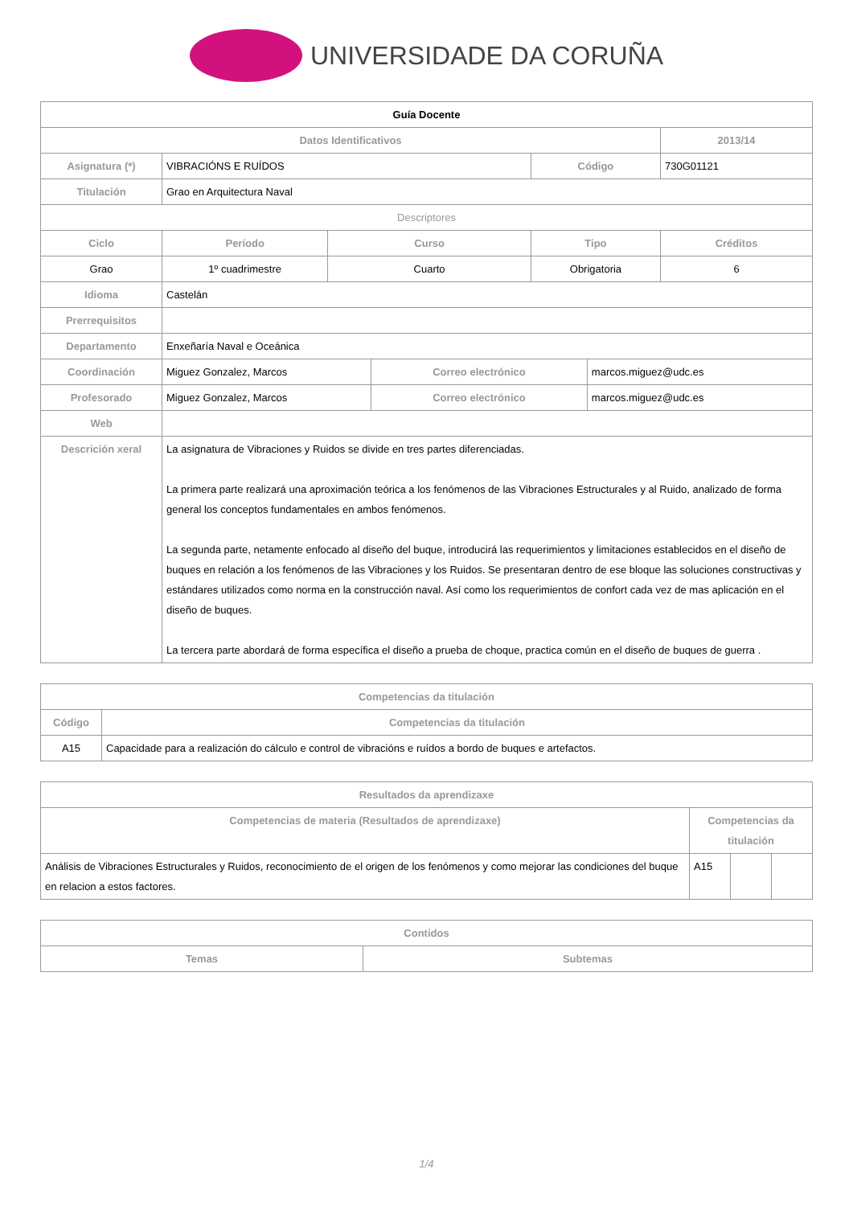UNIVERSIDADE DA CORUÑA
| Guía Docente | | | | | | | |
| --- | --- | --- | --- | --- | --- | --- | --- |
| Datos Identificativos | | | | | | | 2013/14 |
| Asignatura (*) | VIBRACIÓNS E RUÍDOS | | | | Código | | 730G01121 |
| Titulación | Grao en Arquitectura Naval | | | | | | |
| Descriptores | | | | | | | |
| Ciclo | | Período | Curso | | Tipo | | Créditos |
| Grao | | 1º cuadrimestre | Cuarto | | Obrigatoria | | 6 |
| Idioma | Castelán | | | | | | |
| Prerrequisitos | | | | | | | |
| Departamento | Enxeñaría Naval e Oceánica | | | | | | |
| Coordinación | Miguez Gonzalez, Marcos | | | Correo electrónico | | marcos.miguez@udc.es | |
| Profesorado | Miguez Gonzalez, Marcos | | | Correo electrónico | | marcos.miguez@udc.es | |
| Web | | | | | | | |
| Descrición xeral | La asignatura de Vibraciones y Ruidos se divide en tres partes diferenciadas. La primera parte realizará una aproximación teórica a los fenómenos de las Vibraciones Estructurales y al Ruido, analizado de forma general los conceptos fundamentales en ambos fenómenos. La segunda parte, netamente enfocado al diseño del buque, introducirá las requerimientos y limitaciones establecidos en el diseño de buques en relación a los fenómenos de las Vibraciones y los Ruidos. Se presentaran dentro de ese bloque las soluciones constructivas y estándares utilizados como norma en la construcción naval. Así como los requerimientos de confort cada vez de mas aplicación en el diseño de buques. La tercera parte abordará de forma específica el diseño a prueba de choque, practica común en el diseño de buques de guerra . | | | | | | |
| Competencias da titulación | |
| --- | --- |
| Código | Competencias da titulación |
| A15 | Capacidade para a realización do cálculo e control de vibracións e ruídos a bordo de buques e artefactos. |
| Resultados da aprendizaxe | | | |
| --- | --- | --- | --- |
| Competencias de materia (Resultados de aprendizaxe) | Competencias da titulación | | |
| Análisis de Vibraciones Estructurales y Ruidos, reconocimiento de el origen de los fenómenos y como mejorar las condiciones del buque en relacion a estos factores. | A15 | | |
| Contidos | |
| --- | --- |
| Temas | Subtemas |
1/4